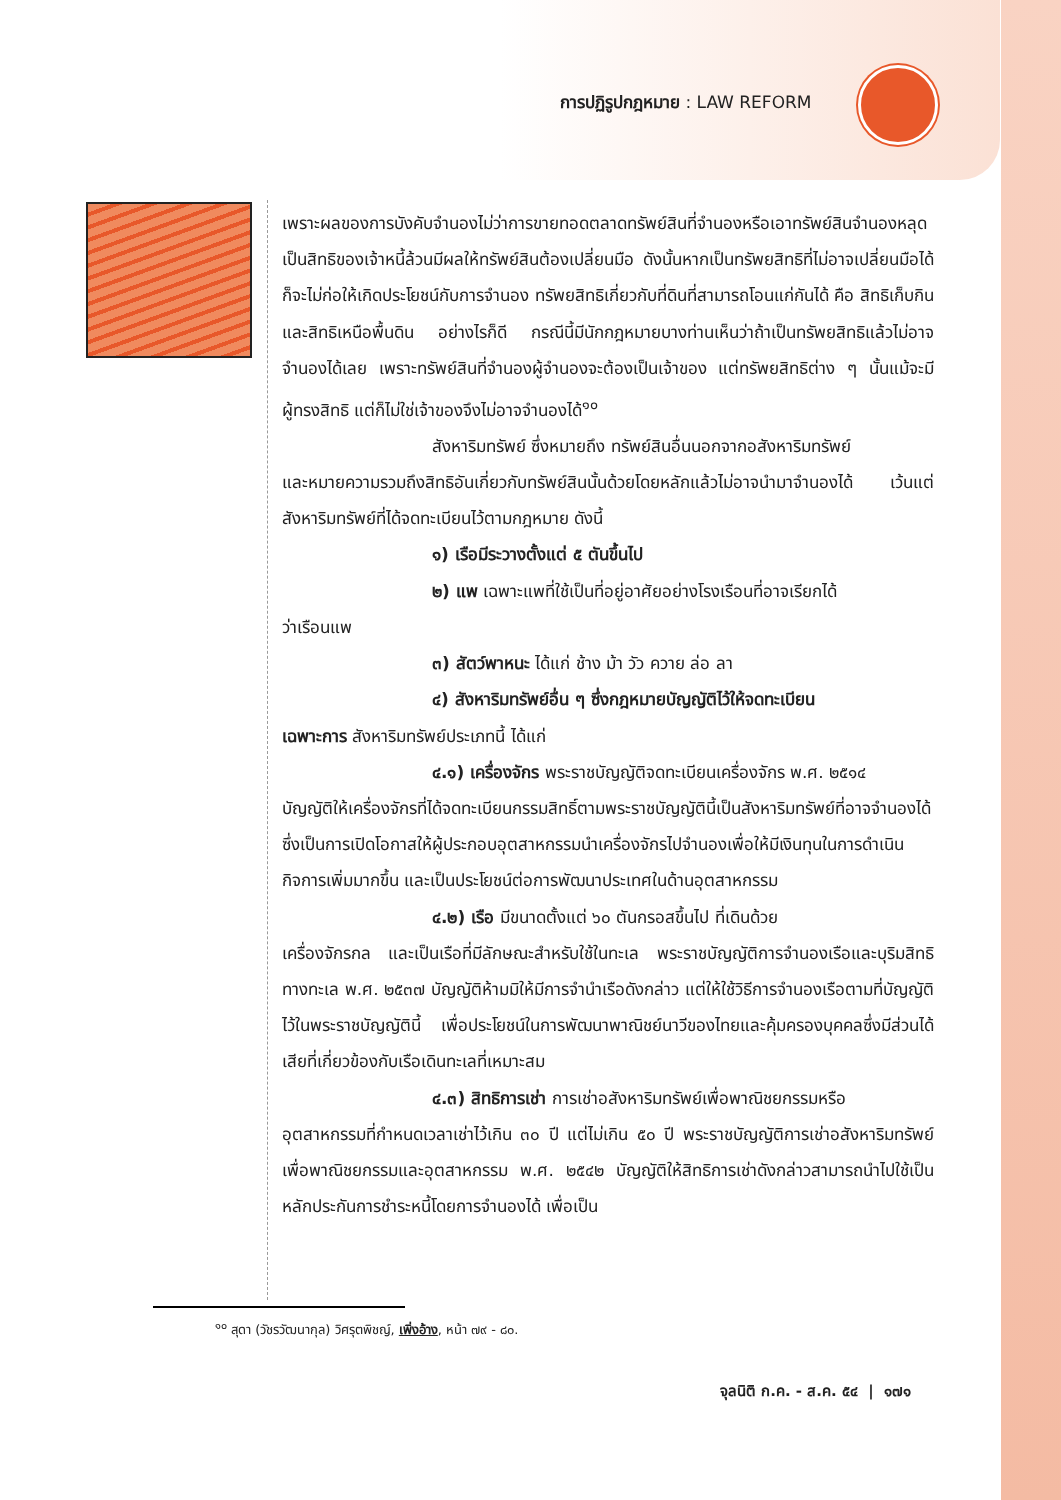การปฏิรูปกฎหมาย : LAW REFORM
เพราะผลของการบังคับจำนองไม่ว่าการขายทอดตลาดทรัพย์สินที่จำนองหรือเอาทรัพย์สินจำนองหลุดเป็นสิทธิของเจ้าหนี้ล้วนมีผลให้ทรัพย์สินต้องเปลี่ยนมือ ดังนั้นหากเป็นทรัพยสิทธิที่ไม่อาจเปลี่ยนมือได้ก็จะไม่ก่อให้เกิดประโยชน์กับการจำนอง ทรัพยสิทธิเกี่ยวกับที่ดินที่สามารถโอนแก่กันได้ คือ สิทธิเก็บกิน และสิทธิเหนือพื้นดิน อย่างไรก็ดี กรณีนี้มีนักกฎหมายบางท่านเห็นว่าถ้าเป็นทรัพยสิทธิแล้วไม่อาจจำนองได้เลย เพราะทรัพย์สินที่จำนองผู้จำนองจะต้องเป็นเจ้าของ แต่ทรัพยสิทธิต่าง ๆ นั้นแม้จะมีผู้ทรงสิทธิ แต่ก็ไม่ใช่เจ้าของจึงไม่อาจจำนองได้<sup>๑๐</sup>
สังหาริมทรัพย์ ซึ่งหมายถึง ทรัพย์สินอื่นนอกจากอสังหาริมทรัพย์
และหมายความรวมถึงสิทธิอันเกี่ยวกับทรัพย์สินนั้นด้วยโดยหลักแล้วไม่อาจนำมาจำนองได้ เว้นแต่สังหาริมทรัพย์ที่ได้จดทะเบียนไว้ตามกฎหมาย ดังนี้
๑) เรือมีระวางตั้งแต่ ๕ ตันขึ้นไป
๒) แพ เฉพาะแพที่ใช้เป็นที่อยู่อาศัยอย่างโรงเรือนที่อาจเรียกได้
ว่าเรือนแพ
๓) สัตว์พาหนะ ได้แก่ ช้าง ม้า วัว ควาย ล่อ ลา
๔) สังหาริมทรัพย์อื่น ๆ ซึ่งกฎหมายบัญญัติไว้ให้จดทะเบียน
เฉพาะการ สังหาริมทรัพย์ประเภทนี้ ได้แก่
๔.๑) เครื่องจักร พระราชบัญญัติจดทะเบียนเครื่องจักร พ.ศ. ๒๕๑๔
บัญญัติให้เครื่องจักรที่ได้จดทะเบียนกรรมสิทธิ์ตามพระราชบัญญัตินี้เป็นสังหาริมทรัพย์ที่อาจจำนองได้ ซึ่งเป็นการเปิดโอกาสให้ผู้ประกอบอุตสาหกรรมนำเครื่องจักรไปจำนองเพื่อให้มีเงินทุนในการดำเนินกิจการเพิ่มมากขึ้น และเป็นประโยชน์ต่อการพัฒนาประเทศในด้านอุตสาหกรรม
๔.๒) เรือ มีขนาดตั้งแต่ ๖๐ ตันกรอสขึ้นไป ที่เดินด้วย
เครื่องจักรกล และเป็นเรือที่มีลักษณะสำหรับใช้ในทะเล พระราชบัญญัติการจำนองเรือและบุริมสิทธิทางทะเล พ.ศ. ๒๕๓๗ บัญญัติห้ามมิให้มีการจำนำเรือดังกล่าว แต่ให้ใช้วิธีการจำนองเรือตามที่บัญญัติไว้ในพระราชบัญญัตินี้ เพื่อประโยชน์ในการพัฒนาพาณิชย์นาวีของไทยและคุ้มครองบุคคลซึ่งมีส่วนได้เสียที่เกี่ยวข้องกับเรือเดินทะเลที่เหมาะสม
๔.๓) สิทธิการเช่า การเช่าอสังหาริมทรัพย์เพื่อพาณิชยกรรมหรือ
อุตสาหกรรมที่กำหนดเวลาเช่าไว้เกิน ๓๐ ปี แต่ไม่เกิน ๕๐ ปี พระราชบัญญัติการเช่าอสังหาริมทรัพย์เพื่อพาณิชยกรรมและอุตสาหกรรม พ.ศ. ๒๕๔๒ บัญญัติให้สิทธิการเช่าดังกล่าวสามารถนำไปใช้เป็นหลักประกันการชำระหนี้โดยการจำนองได้ เพื่อเป็น
<sup>๑๐</sup> สุดา (วัชรวัฒนากุล) วิศรุตพิชญ์, เพิ่งอ้าง, หน้า ๗๙ - ๘๐.
จุลนิติ ก.ค. - ส.ค. ๕๔ | ๑๗๑